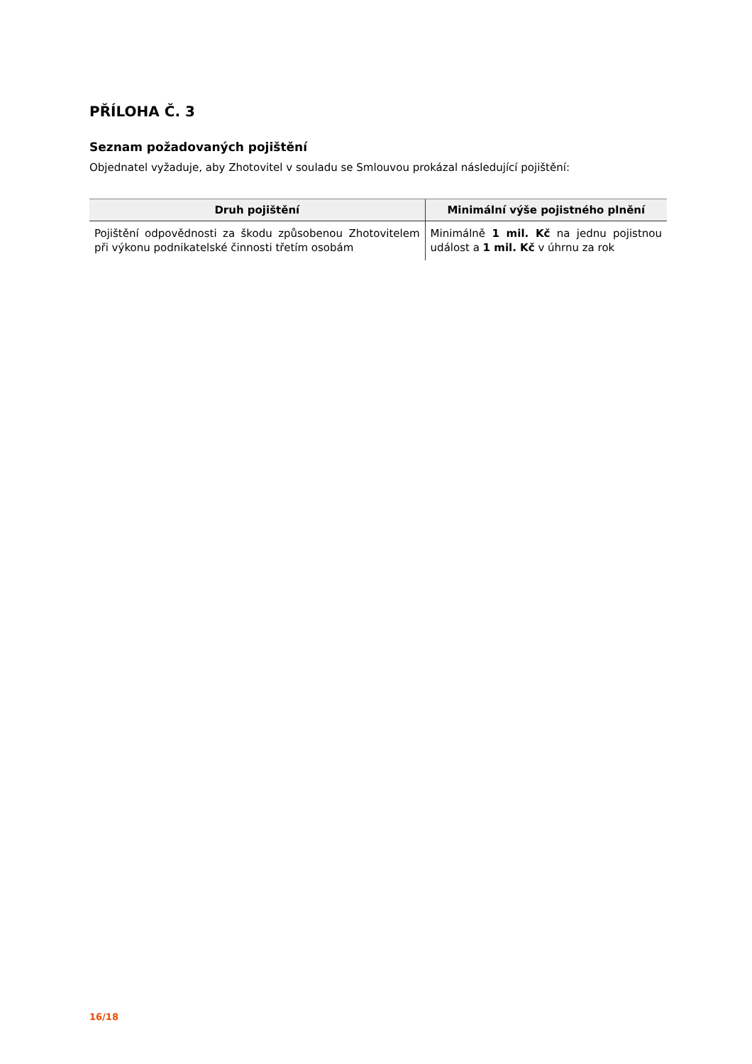PŘÍLOHA Č. 3
Seznam požadovaných pojištění
Objednatel vyžaduje, aby Zhotovitel v souladu se Smlouvou prokázal následující pojištění:
| Druh pojištění | Minimální výše pojistného plnění |
| --- | --- |
| Pojištění odpovědnosti za škodu způsobenou Zhotovitelem při výkonu podnikatelské činnosti třetím osobám | Minimálně 1 mil. Kč na jednu pojistnou událost a 1 mil. Kč v úhrnu za rok |
16/18